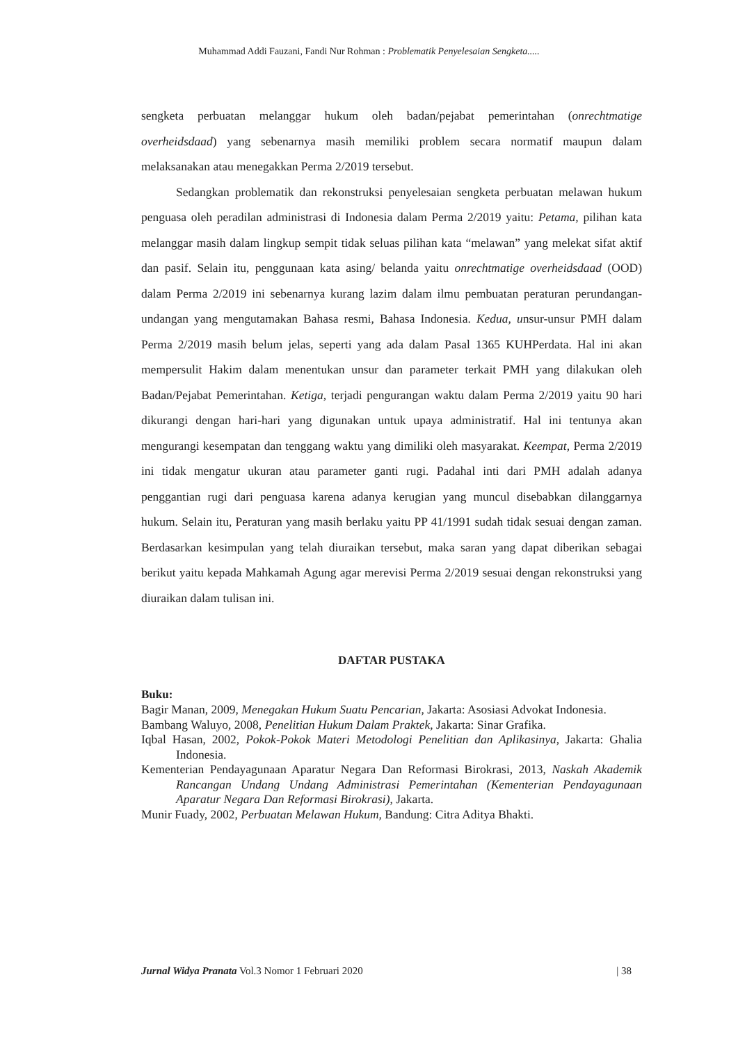Muhammad Addi Fauzani, Fandi Nur Rohman : Problematik Penyelesaian Sengketa.....
sengketa perbuatan melanggar hukum oleh badan/pejabat pemerintahan (onrechtmatige overheidsdaad) yang sebenarnya masih memiliki problem secara normatif maupun dalam melaksanakan atau menegakkan Perma 2/2019 tersebut.
Sedangkan problematik dan rekonstruksi penyelesaian sengketa perbuatan melawan hukum penguasa oleh peradilan administrasi di Indonesia dalam Perma 2/2019 yaitu: Petama, pilihan kata melanggar masih dalam lingkup sempit tidak seluas pilihan kata “melawan” yang melekat sifat aktif dan pasif. Selain itu, penggunaan kata asing/ belanda yaitu onrechtmatige overheidsdaad (OOD) dalam Perma 2/2019 ini sebenarnya kurang lazim dalam ilmu pembuatan peraturan perundangan-undangan yang mengutamakan Bahasa resmi, Bahasa Indonesia. Kedua, unsur-unsur PMH dalam Perma 2/2019 masih belum jelas, seperti yang ada dalam Pasal 1365 KUHPerdata. Hal ini akan mempersulit Hakim dalam menentukan unsur dan parameter terkait PMH yang dilakukan oleh Badan/Pejabat Pemerintahan. Ketiga, terjadi pengurangan waktu dalam Perma 2/2019 yaitu 90 hari dikurangi dengan hari-hari yang digunakan untuk upaya administratif. Hal ini tentunya akan mengurangi kesempatan dan tenggang waktu yang dimiliki oleh masyarakat. Keempat, Perma 2/2019 ini tidak mengatur ukuran atau parameter ganti rugi. Padahal inti dari PMH adalah adanya penggantian rugi dari penguasa karena adanya kerugian yang muncul disebabkan dilanggarnya hukum. Selain itu, Peraturan yang masih berlaku yaitu PP 41/1991 sudah tidak sesuai dengan zaman. Berdasarkan kesimpulan yang telah diuraikan tersebut, maka saran yang dapat diberikan sebagai berikut yaitu kepada Mahkamah Agung agar merevisi Perma 2/2019 sesuai dengan rekonstruksi yang diuraikan dalam tulisan ini.
DAFTAR PUSTAKA
Buku:
Bagir Manan, 2009, Menegakan Hukum Suatu Pencarian, Jakarta: Asosiasi Advokat Indonesia.
Bambang Waluyo, 2008, Penelitian Hukum Dalam Praktek, Jakarta: Sinar Grafika.
Iqbal Hasan, 2002, Pokok-Pokok Materi Metodologi Penelitian dan Aplikasinya, Jakarta: Ghalia Indonesia.
Kementerian Pendayagunaan Aparatur Negara Dan Reformasi Birokrasi, 2013, Naskah Akademik Rancangan Undang Undang Administrasi Pemerintahan (Kementerian Pendayagunaan Aparatur Negara Dan Reformasi Birokrasi), Jakarta.
Munir Fuady, 2002, Perbuatan Melawan Hukum, Bandung: Citra Aditya Bhakti.
Jurnal Widya Pranata Vol.3 Nomor 1 Februari 2020 | 38